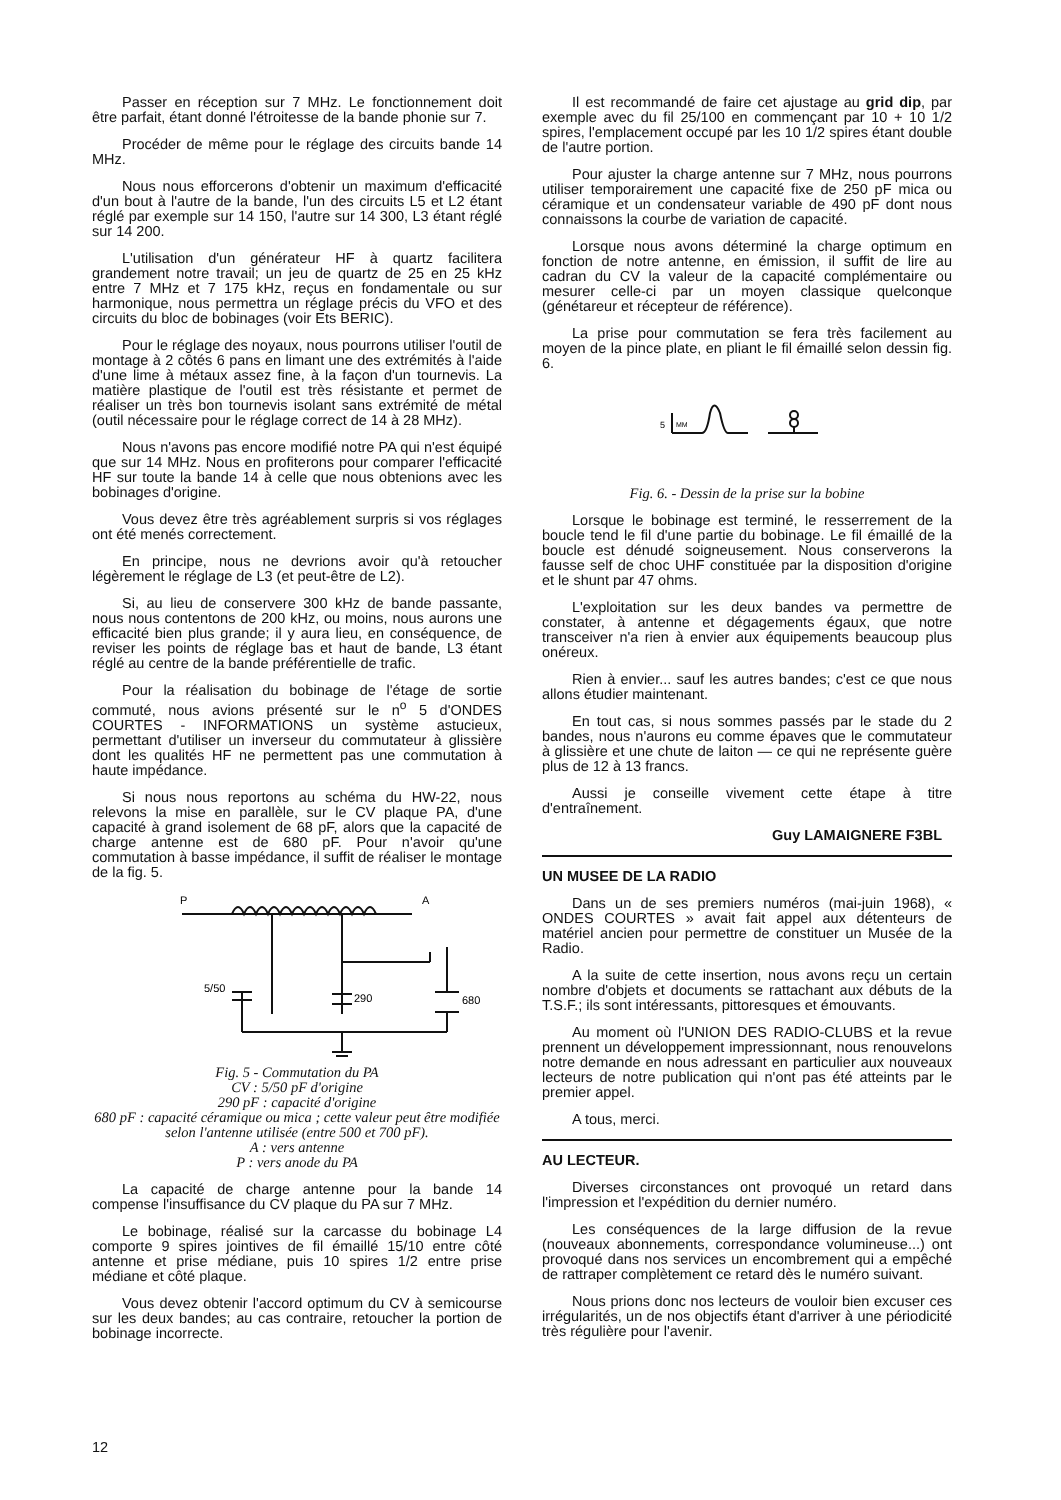Passer en réception sur 7 MHz. Le fonctionnement doit être parfait, étant donné l'étroitesse de la bande phonie sur 7.
Procéder de même pour le réglage des circuits bande 14 MHz.
Nous nous efforcerons d'obtenir un maximum d'efficacité d'un bout à l'autre de la bande, l'un des circuits L5 et L2 étant réglé par exemple sur 14 150, l'autre sur 14 300, L3 étant réglé sur 14 200.
L'utilisation d'un générateur HF à quartz facilitera grandement notre travail; un jeu de quartz de 25 en 25 kHz entre 7 MHz et 7 175 kHz, reçus en fondamentale ou sur harmonique, nous permettra un réglage précis du VFO et des circuits du bloc de bobinages (voir Ets BERIC).
Pour le réglage des noyaux, nous pourrons utiliser l'outil de montage à 2 côtés 6 pans en limant une des extrémités à l'aide d'une lime à métaux assez fine, à la façon d'un tournevis. La matière plastique de l'outil est très résistante et permet de réaliser un très bon tournevis isolant sans extrémité de métal (outil nécessaire pour le réglage correct de 14 à 28 MHz).
Nous n'avons pas encore modifié notre PA qui n'est équipé que sur 14 MHz. Nous en profiterons pour comparer l'efficacité HF sur toute la bande 14 à celle que nous obtenions avec les bobinages d'origine.
Vous devez être très agréablement surpris si vos réglages ont été menés correctement.
En principe, nous ne devrions avoir qu'à retoucher légèrement le réglage de L3 (et peut-être de L2).
Si, au lieu de conservere 300 kHz de bande passante, nous nous contentons de 200 kHz, ou moins, nous aurons une efficacité bien plus grande; il y aura lieu, en conséquence, de reviser les points de réglage bas et haut de bande, L3 étant réglé au centre de la bande préférentielle de trafic.
Pour la réalisation du bobinage de l'étage de sortie commuté, nous avions présenté sur le n<sup>o</sup> 5 d'ONDES COURTES - INFORMATIONS un système astucieux, permettant d'utiliser un inverseur du commutateur à glissière dont les qualités HF ne permettent pas une commutation à haute impédance.
Si nous nous reportons au schéma du HW-22, nous relevons la mise en parallèle, sur le CV plaque PA, d'une capacité à grand isolement de 68 pF, alors que la capacité de charge antenne est de 680 pF. Pour n'avoir qu'une commutation à basse impédance, il suffit de réaliser le montage de la fig. 5.
P
A
5/50
290
680
Fig. 5 - Commutation du PA
CV : 5/50 pF d'origine
290 pF : capacité d'origine
680 pF : capacité céramique ou mica ; cette valeur peut être modifiée selon l'antenne utilisée (entre 500 et 700 pF).
A : vers antenne
P : vers anode du PA
La capacité de charge antenne pour la bande 14 compense l'insuffisance du CV plaque du PA sur 7 MHz.
Le bobinage, réalisé sur la carcasse du bobinage L4 comporte 9 spires jointives de fil émaillé 15/10 entre côté antenne et prise médiane, puis 10 spires 1/2 entre prise médiane et côté plaque.
Vous devez obtenir l'accord optimum du CV à semicourse sur les deux bandes; au cas contraire, retoucher la portion de bobinage incorrecte.
Il est recommandé de faire cet ajustage au grid dip, par exemple avec du fil 25/100 en commençant par 10 + 10 1/2 spires, l'emplacement occupé par les 10 1/2 spires étant double de l'autre portion.
Pour ajuster la charge antenne sur 7 MHz, nous pourrons utiliser temporairement une capacité fixe de 250 pF mica ou céramique et un condensateur variable de 490 pF dont nous connaissons la courbe de variation de capacité.
Lorsque nous avons déterminé la charge optimum en fonction de notre antenne, en émission, il suffit de lire au cadran du CV la valeur de la capacité complémentaire ou mesurer celle-ci par un moyen classique quelconque (génétareur et récepteur de référence).
La prise pour commutation se fera très facilement au moyen de la pince plate, en pliant le fil émaillé selon dessin fig. 6.
5
MM
Fig. 6. - Dessin de la prise sur la bobine
Lorsque le bobinage est terminé, le resserrement de la boucle tend le fil d'une partie du bobinage. Le fil émaillé de la boucle est dénudé soigneusement. Nous conserverons la fausse self de choc UHF constituée par la disposition d'origine et le shunt par 47 ohms.
L'exploitation sur les deux bandes va permettre de constater, à antenne et dégagements égaux, que notre transceiver n'a rien à envier aux équipements beaucoup plus onéreux.
Rien à envier... sauf les autres bandes; c'est ce que nous allons étudier maintenant.
En tout cas, si nous sommes passés par le stade du 2 bandes, nous n'aurons eu comme épaves que le commutateur à glissière et une chute de laiton — ce qui ne représente guère plus de 12 à 13 francs.
Aussi je conseille vivement cette étape à titre d'entraînement.
Guy LAMAIGNERE F3BL
UN MUSEE DE LA RADIO
Dans un de ses premiers numéros (mai-juin 1968), « ONDES COURTES » avait fait appel aux détenteurs de matériel ancien pour permettre de constituer un Musée de la Radio.
A la suite de cette insertion, nous avons reçu un certain nombre d'objets et documents se rattachant aux débuts de la T.S.F.; ils sont intéressants, pittoresques et émouvants.
Au moment où l'UNION DES RADIO-CLUBS et la revue prennent un développement impressionnant, nous renouvelons notre demande en nous adressant en particulier aux nouveaux lecteurs de notre publication qui n'ont pas été atteints par le premier appel.
A tous, merci.
AU LECTEUR.
Diverses circonstances ont provoqué un retard dans l'impression et l'expédition du dernier numéro.
Les conséquences de la large diffusion de la revue (nouveaux abonnements, correspondance volumineuse...) ont provoqué dans nos services un encombrement qui a empêché de rattraper complètement ce retard dès le numéro suivant.
Nous prions donc nos lecteurs de vouloir bien excuser ces irrégularités, un de nos objectifs étant d'arriver à une périodicité très régulière pour l'avenir.
12